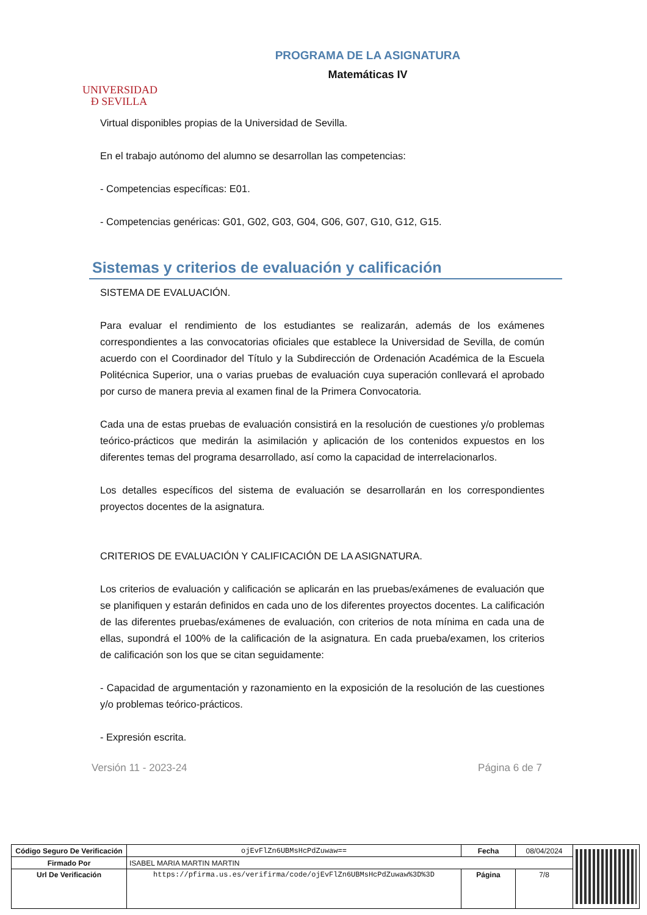UNIVERSIDAD
Ð SEVILLA
PROGRAMA DE LA ASIGNATURA
Matemáticas IV
Virtual disponibles propias de la Universidad de Sevilla.
En el trabajo autónomo del alumno se desarrollan las competencias:
- Competencias específicas: E01.
- Competencias genéricas: G01, G02, G03, G04, G06, G07, G10, G12, G15.
Sistemas y criterios de evaluación y calificación
SISTEMA DE EVALUACIÓN.
Para evaluar el rendimiento de los estudiantes se realizarán, además de los exámenes correspondientes a las convocatorias oficiales que establece la Universidad de Sevilla, de común acuerdo con el Coordinador del Título y la Subdirección de Ordenación Académica de la Escuela Politécnica Superior, una o varias pruebas de evaluación cuya superación conllevará el aprobado por curso de manera previa al examen final de la Primera Convocatoria.
Cada una de estas pruebas de evaluación consistirá en la resolución de cuestiones y/o problemas teórico-prácticos que medirán la asimilación y aplicación de los contenidos expuestos en los diferentes temas del programa desarrollado, así como la capacidad de interrelacionarlos.
Los detalles específicos del sistema de evaluación se desarrollarán en los correspondientes proyectos docentes de la asignatura.
CRITERIOS DE EVALUACIÓN Y CALIFICACIÓN DE LA ASIGNATURA.
Los criterios de evaluación y calificación se aplicarán en las pruebas/exámenes de evaluación que se planifiquen y estarán definidos en cada uno de los diferentes proyectos docentes. La calificación de las diferentes pruebas/exámenes de evaluación, con criterios de nota mínima en cada una de ellas, supondrá el 100% de la calificación de la asignatura. En cada prueba/examen, los criterios de calificación son los que se citan seguidamente:
- Capacidad de argumentación y razonamiento en la exposición de la resolución de las cuestiones y/o problemas teórico-prácticos.
- Expresión escrita.
Versión 11 - 2023-24 Página 6 de 7
| Código Seguro De Verificación | ojEvFlZn6UBMsHcPdZuwaw== | Fecha | 08/04/2024 | |
| Firmado Por | ISABEL MARIA MARTIN MARTIN | | | |
| Url De Verificación | https://pfirma.us.es/verifirma/code/ojEvFlZn6UBMsHcPdZuwaw%3D%3D | Página | 7/8 | |